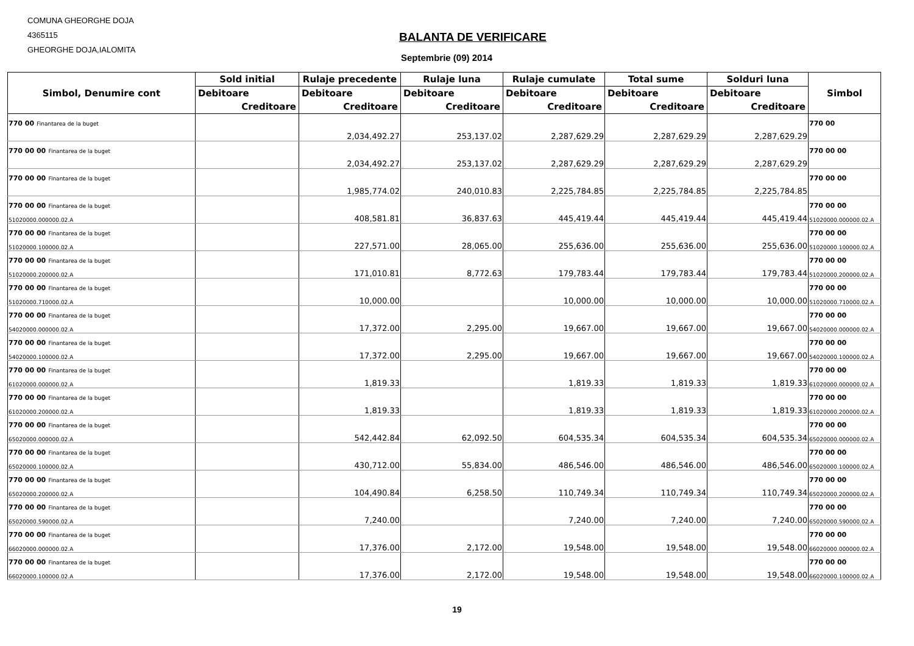COMUNA GHEORGHE DOJA
4365115
GHEORGHE DOJA,IALOMITA
BALANTA DE VERIFICARE
Septembrie (09) 2014
| Simbol, Denumire cont | Sold initial | Rulaje precedente | Rulaje luna | Rulaje cumulate | Total sume | Solduri luna | Simbol |
| --- | --- | --- | --- | --- | --- | --- | --- |
| | Debitoare | Debitoare | Debitoare | Debitoare | Debitoare | Debitoare | |
| | Creditoare | Creditoare | Creditoare | Creditoare | Creditoare | Creditoare | |
| 770 00 Finantarea de la buget | | | | | | | 770 00 |
| | | 2,034,492.27 | 253,137.02 | 2,287,629.29 | 2,287,629.29 | 2,287,629.29 | |
| 770 00 00 Finantarea de la buget | | | | | | | 770 00 00 |
| | | 2,034,492.27 | 253,137.02 | 2,287,629.29 | 2,287,629.29 | 2,287,629.29 | |
| 770 00 00 Finantarea de la buget | | | | | | | 770 00 00 |
| | | 1,985,774.02 | 240,010.83 | 2,225,784.85 | 2,225,784.85 | 2,225,784.85 | |
| 770 00 00 Finantarea de la buget | | | | | | | 770 00 00 |
| 51020000.000000.02.A | | 408,581.81 | 36,837.63 | 445,419.44 | 445,419.44 | 445,419.44 | 51020000.000000.02.A |
| 770 00 00 Finantarea de la buget | | | | | | | 770 00 00 |
| 51020000.100000.02.A | | 227,571.00 | 28,065.00 | 255,636.00 | 255,636.00 | 255,636.00 | 51020000.100000.02.A |
| 770 00 00 Finantarea de la buget | | | | | | | 770 00 00 |
| 51020000.200000.02.A | | 171,010.81 | 8,772.63 | 179,783.44 | 179,783.44 | 179,783.44 | 51020000.200000.02.A |
| 770 00 00 Finantarea de la buget | | | | | | | 770 00 00 |
| 51020000.710000.02.A | | 10,000.00 | | 10,000.00 | 10,000.00 | 10,000.00 | 51020000.710000.02.A |
| 770 00 00 Finantarea de la buget | | | | | | | 770 00 00 |
| 54020000.000000.02.A | | 17,372.00 | 2,295.00 | 19,667.00 | 19,667.00 | 19,667.00 | 54020000.000000.02.A |
| 770 00 00 Finantarea de la buget | | | | | | | 770 00 00 |
| 54020000.100000.02.A | | 17,372.00 | 2,295.00 | 19,667.00 | 19,667.00 | 19,667.00 | 54020000.100000.02.A |
| 770 00 00 Finantarea de la buget | | | | | | | 770 00 00 |
| 61020000.000000.02.A | | 1,819.33 | | 1,819.33 | 1,819.33 | 1,819.33 | 61020000.000000.02.A |
| 770 00 00 Finantarea de la buget | | | | | | | 770 00 00 |
| 61020000.200000.02.A | | 1,819.33 | | 1,819.33 | 1,819.33 | 1,819.33 | 61020000.200000.02.A |
| 770 00 00 Finantarea de la buget | | | | | | | 770 00 00 |
| 65020000.000000.02.A | | 542,442.84 | 62,092.50 | 604,535.34 | 604,535.34 | 604,535.34 | 65020000.000000.02.A |
| 770 00 00 Finantarea de la buget | | | | | | | 770 00 00 |
| 65020000.100000.02.A | | 430,712.00 | 55,834.00 | 486,546.00 | 486,546.00 | 486,546.00 | 65020000.100000.02.A |
| 770 00 00 Finantarea de la buget | | | | | | | 770 00 00 |
| 65020000.200000.02.A | | 104,490.84 | 6,258.50 | 110,749.34 | 110,749.34 | 110,749.34 | 65020000.200000.02.A |
| 770 00 00 Finantarea de la buget | | | | | | | 770 00 00 |
| 65020000.590000.02.A | | 7,240.00 | | 7,240.00 | 7,240.00 | 7,240.00 | 65020000.590000.02.A |
| 770 00 00 Finantarea de la buget | | | | | | | 770 00 00 |
| 66020000.000000.02.A | | 17,376.00 | 2,172.00 | 19,548.00 | 19,548.00 | 19,548.00 | 66020000.000000.02.A |
| 770 00 00 Finantarea de la buget | | | | | | | 770 00 00 |
| 66020000.100000.02.A | | 17,376.00 | 2,172.00 | 19,548.00 | 19,548.00 | 19,548.00 | 66020000.100000.02.A |
19